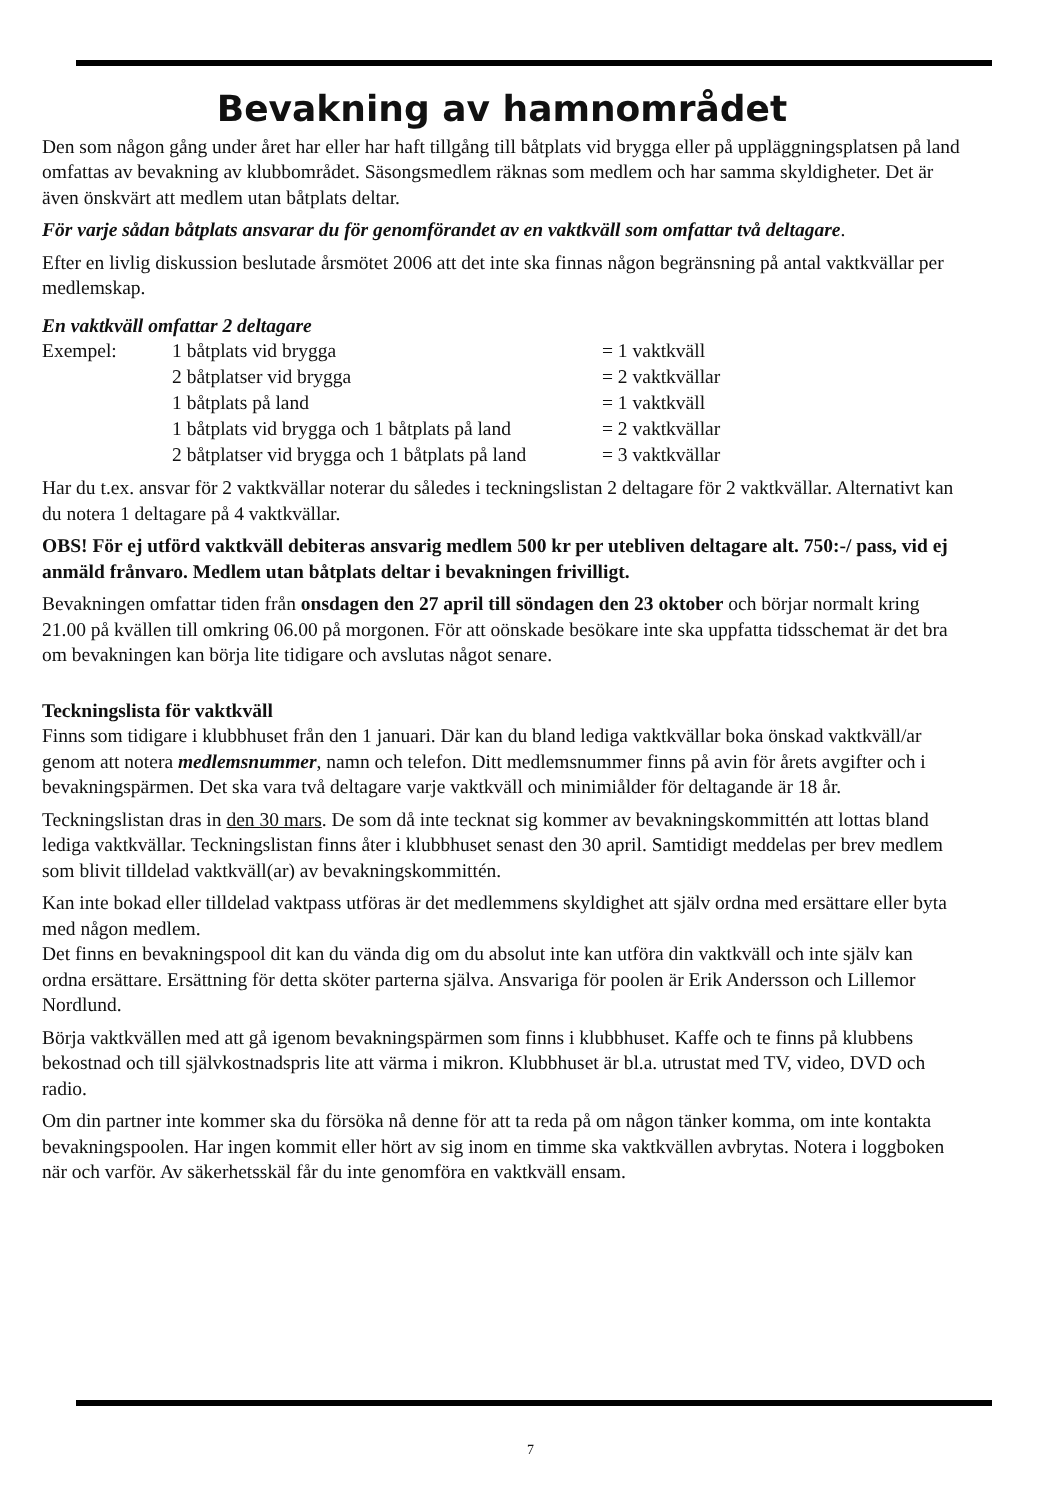Bevakning av hamnområdet
Den som någon gång under året har eller har haft tillgång till båtplats vid brygga eller på uppläggningsplatsen på land omfattas av bevakning av klubbområdet. Säsongsmedlem räknas som medlem och har samma skyldigheter. Det är även önskvärt att medlem utan båtplats deltar.
För varje sådan båtplats ansvarar du för genomförandet av en vaktkväll som omfattar två deltagare.
Efter en livlig diskussion beslutade årsmötet 2006 att det inte ska finnas någon begränsning på antal vaktkvällar per medlemskap.
En vaktkväll omfattar 2 deltagare
| Exempel: | 1 båtplats vid brygga | = 1 vaktkväll |
| | 2 båtplatser vid brygga | = 2 vaktkvällar |
| | 1 båtplats på land | = 1 vaktkväll |
| | 1 båtplats vid brygga och 1 båtplats på land | = 2 vaktkvällar |
| | 2 båtplatser vid brygga och 1 båtplats på land | = 3 vaktkvällar |
Har du t.ex. ansvar för 2 vaktkvällar noterar du således i teckningslistan 2 deltagare för 2 vaktkvällar. Alternativt kan du notera 1 deltagare på 4 vaktkvällar.
OBS! För ej utförd vaktkväll debiteras ansvarig medlem 500 kr per utebliven deltagare alt. 750:-/ pass, vid ej anmäld frånvaro. Medlem utan båtplats deltar i bevakningen frivilligt.
Bevakningen omfattar tiden från onsdagen den 27 april till söndagen den 23 oktober och börjar normalt kring 21.00 på kvällen till omkring 06.00 på morgonen. För att oönskade besökare inte ska uppfatta tidsschemat är det bra om bevakningen kan börja lite tidigare och avslutas något senare.
Teckningslista för vaktkväll
Finns som tidigare i klubbhuset från den 1 januari. Där kan du bland lediga vaktkvällar boka önskad vaktkväll/ar genom att notera medlemsnummer, namn och telefon. Ditt medlemsnummer finns på avin för årets avgifter och i bevakningspärmen. Det ska vara två deltagare varje vaktkväll och minimiålder för deltagande är 18 år.
Teckningslistan dras in den 30 mars. De som då inte tecknat sig kommer av bevakningskommittén att lottas bland lediga vaktkvällar. Teckningslistan finns åter i klubbhuset senast den 30 april. Samtidigt meddelas per brev medlem som blivit tilldelad vaktkväll(ar) av bevakningskommittén.
Kan inte bokad eller tilldelad vaktpass utföras är det medlemmens skyldighet att själv ordna med ersättare eller byta med någon medlem.
Det finns en bevakningspool dit kan du vända dig om du absolut inte kan utföra din vaktkväll och inte själv kan ordna ersättare. Ersättning för detta sköter parterna själva. Ansvariga för poolen är Erik Andersson och Lillemor Nordlund.
Börja vaktkvällen med att gå igenom bevakningspärmen som finns i klubbhuset. Kaffe och te finns på klubbens bekostnad och till självkostnadspris lite att värma i mikron. Klubbhuset är bl.a. utrustat med TV, video, DVD och radio.
Om din partner inte kommer ska du försöka nå denne för att ta reda på om någon tänker komma, om inte kontakta bevakningspoolen. Har ingen kommit eller hört av sig inom en timme ska vaktkvällen avbrytas. Notera i loggboken när och varför. Av säkerhetsskäl får du inte genomföra en vaktkväll ensam.
7